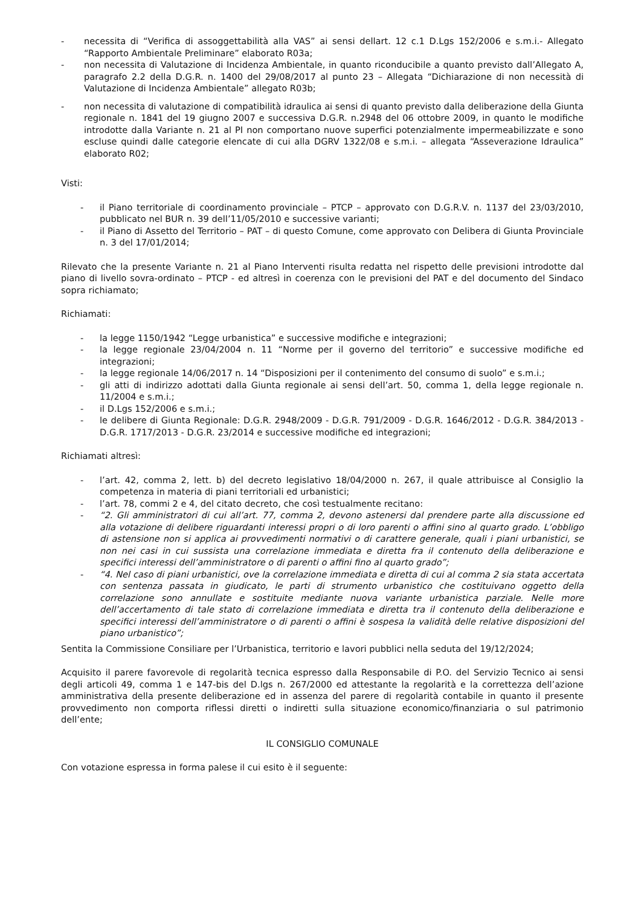- necessita di “Verifica di assoggettabilità alla VAS” ai sensi dellart. 12 c.1 D.Lgs 152/2006 e s.m.i.- Allegato “Rapporto Ambientale Preliminare” elaborato R03a;
- non necessita di Valutazione di Incidenza Ambientale, in quanto riconducibile a quanto previsto dall’Allegato A, paragrafo 2.2 della D.G.R. n. 1400 del 29/08/2017 al punto 23 – Allegata “Dichiarazione di non necessità di Valutazione di Incidenza Ambientale” allegato R03b;
- non necessita di valutazione di compatibilità idraulica ai sensi di quanto previsto dalla deliberazione della Giunta regionale n. 1841 del 19 giugno 2007 e successiva D.G.R. n.2948 del 06 ottobre 2009, in quanto le modifiche introdotte dalla Variante n. 21 al PI non comportano nuove superfici potenzialmente impermeabilizzate e sono escluse quindi dalle categorie elencate di cui alla DGRV 1322/08 e s.m.i. – allegata “Asseverazione Idraulica” elaborato R02;
Visti:
- il Piano territoriale di coordinamento provinciale – PTCP – approvato con D.G.R.V. n. 1137 del 23/03/2010, pubblicato nel BUR n. 39 dell’11/05/2010 e successive varianti;
- il Piano di Assetto del Territorio – PAT – di questo Comune, come approvato con Delibera di Giunta Provinciale n. 3 del 17/01/2014;
Rilevato che la presente Variante n. 21 al Piano Interventi risulta redatta nel rispetto delle previsioni introdotte dal piano di livello sovra-ordinato – PTCP - ed altresì in coerenza con le previsioni del PAT e del documento del Sindaco sopra richiamato;
Richiamati:
- la legge 1150/1942 “Legge urbanistica” e successive modifiche e integrazioni;
- la legge regionale 23/04/2004 n. 11 “Norme per il governo del territorio” e successive modifiche ed integrazioni;
- la legge regionale 14/06/2017 n. 14 “Disposizioni per il contenimento del consumo di suolo” e s.m.i.;
- gli atti di indirizzo adottati dalla Giunta regionale ai sensi dell’art. 50, comma 1, della legge regionale n. 11/2004 e s.m.i.;
- il D.Lgs 152/2006 e s.m.i.;
- le delibere di Giunta Regionale: D.G.R. 2948/2009 - D.G.R. 791/2009 - D.G.R. 1646/2012 - D.G.R. 384/2013 - D.G.R. 1717/2013 - D.G.R. 23/2014 e successive modifiche ed integrazioni;
Richiamati altresì:
- l’art. 42, comma 2, lett. b) del decreto legislativo 18/04/2000 n. 267, il quale attribuisce al Consiglio la competenza in materia di piani territoriali ed urbanistici;
- l’art. 78, commi 2 e 4, del citato decreto, che così testualmente recitano:
- “2. Gli amministratori di cui all’art. 77, comma 2, devono astenersi dal prendere parte alla discussione ed alla votazione di delibere riguardanti interessi propri o di loro parenti o affini sino al quarto grado. L’obbligo di astensione non si applica ai provvedimenti normativi o di carattere generale, quali i piani urbanistici, se non nei casi in cui sussista una correlazione immediata e diretta fra il contenuto della deliberazione e specifici interessi dell’amministratore o di parenti o affini fino al quarto grado”;
- “4. Nel caso di piani urbanistici, ove la correlazione immediata e diretta di cui al comma 2 sia stata accertata con sentenza passata in giudicato, le parti di strumento urbanistico che costituivano oggetto della correlazione sono annullate e sostituite mediante nuova variante urbanistica parziale. Nelle more dell’accertamento di tale stato di correlazione immediata e diretta tra il contenuto della deliberazione e specifici interessi dell’amministratore o di parenti o affini è sospesa la validità delle relative disposizioni del piano urbanistico”;
Sentita la Commissione Consiliare per l’Urbanistica, territorio e lavori pubblici nella seduta del 19/12/2024;
Acquisito il parere favorevole di regolarità tecnica espresso dalla Responsabile di P.O. del Servizio Tecnico ai sensi degli articoli 49, comma 1 e 147-bis del D.lgs n. 267/2000 ed attestante la regolarità e la correttezza dell’azione amministrativa della presente deliberazione ed in assenza del parere di regolarità contabile in quanto il presente provvedimento non comporta riflessi diretti o indiretti sulla situazione economico/finanziaria o sul patrimonio dell’ente;
IL CONSIGLIO COMUNALE
Con votazione espressa in forma palese il cui esito è il seguente: